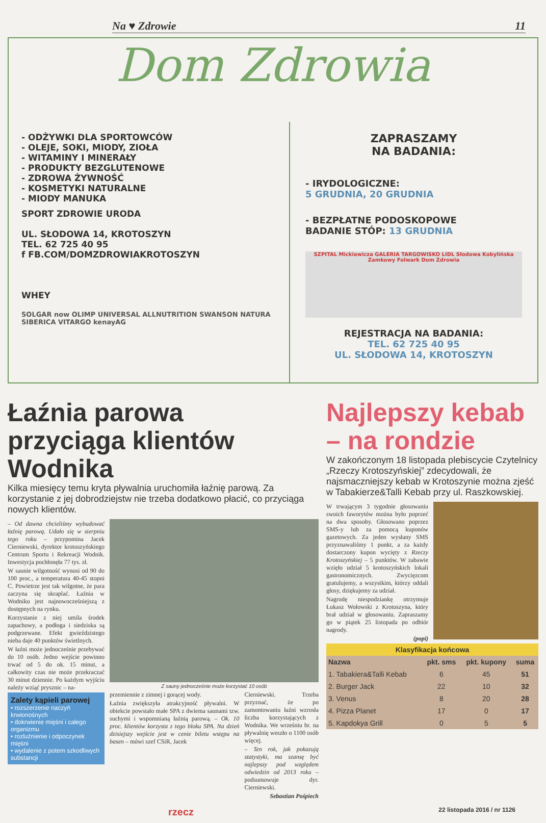Na ♥ Zdrowie 11
Dom Zdrowia
- ODŻYWKI DLA SPORTOWCÓW
- OLEJE, SOKI, MIODY, ZIOŁA
- WITAMINY I MINERAŁY
- PRODUKTY BEZGLUTENOWE
- ZDROWA ŻYWNOŚĆ
- KOSMETYKI NATURALNE
- MIODY MANUKA
SPORT ZDROWIE URODA
UL. SŁODOWA 14, KROTOSZYN
TEL. 62 725 40 95
f FB.COM/DOMZDROWIAKROTOSZYN
WHEY
SOLGAR now OLIMP UNIVERSAL ALLNUTRITION SWANSON NATURA SIBERICA VITARGO kenayAG
ZAPRASZAMY
NA BADANIA:
- IRYDOLOGICZNE:
5 GRUDNIA, 20 GRUDNIA
- BEZPŁATNE PODOSKOPOWE
BADANIE STÓP: 13 GRUDNIA
SZPITAL Mickiewicza GALERIA TARGOWISKO LIDL Słodowa Kobylińska Zamkowy Folwark Dom Zdrowia
REJESTRACJA NA BADANIA:
TEL. 62 725 40 95
UL. SŁODOWA 14, KROTOSZYN
Łaźnia parowa
przyciąga klientów Wodnika
Kilka miesięcy temu kryta pływalnia uruchomiła łaźnię parową. Za korzystanie z jej dobrodziejstw nie trzeba dodatkowo płacić, co przyciąga nowych klientów.
– Od dawna chcieliśmy wybudować łaźnię parową. Udało się w sierpniu tego roku – przypomina Jacek Cierniewski, dyrektor krotoszyńskiego Centrum Sportu i Rekreacji Wodnik. Inwestycja pochłonęła 77 tys. zł.
W saunie wilgotność wynosi od 90 do 100 proc., a temperatura 40-45 stopni C. Powietrze jest tak wilgotne, że para zaczyna się skraplać. Łaźnia w Wodniku jest najnowocześniejszą z dostępnych na rynku.
Korzystanie z niej umila środek zapachowy, a podłoga i siedziska są podgrzewane. Efekt gwieździstego nieba daje 40 punktów świetlnych.
W łaźni może jednocześnie przebywać do 10 osób. Jedno wejście powinno trwać od 5 do ok. 15 minut, a całkowity czas nie może przekraczać 30 minut dziennie. Po każdym wyjściu należy wziąć prysznic – na-
Zalety kąpieli parowej
• rozszerzenie naczyń krwionośnych
• dokrwienie mięśni i całego organizmu
• rozluźnienie i odpoczynek mięśni
• wydalenie z potem szkodliwych substancji
Z sauny jednocześnie może korzystać 10 osób
przemiennie z zimnej i gorącej wody.
Łaźnia zwiększyła atrakcyjność pływalni. W obiekcie powstało małe SPA z dwiema saunami tzw. suchymi i wspomnianą łaźnią parową. – Ok. 10 proc. klientów korzysta z tego bloku SPA. Na dzień dzisiejszy wejście jest w cenie biletu wstępu na basen – mówi szef CSiR, Jacek
Cierniewski. Trzeba przyznać, że po zamontowaniu łaźni wzrosła liczba korzystających z Wodnika. We wrześniu br. na pływalnię weszło o 1100 osób więcej.
– Ten rok, jak pokazują statystyki, ma szansę być najlepszy pod względem odwiedzin od 2013 roku – podsumowuje dyr. Cierniewski.
Sebastian Pośpiech
Najlepszy kebab
– na rondzie
W zakończonym 18 listopada plebiscycie Czytelnicy „Rzeczy Krotoszyńskiej” zdecydowali, że najsmaczniejszy kebab w Krotoszynie można zjeść w Tabakierze&Talli Kebab przy ul. Raszkowskiej.
W trwającym 3 tygodnie głosowaniu swoich faworytów można było poprzeć na dwa sposoby. Głosowano poprzez SMS-y lub za pomocą kuponów gazetowych. Za jeden wysłany SMS przyznawaliśmy 1 punkt, a za każdy dostarczony kupon wycięty z Rzeczy Krotoszyńskiej – 5 punktów. W zabawie wzięło udział 5 krotoszyńskich lokali gastronomicznych. Zwycięzcom gratulujemy, a wszystkim, którzy oddali głosy, dziękujemy za udział.
Nagrodę niespodziankę otrzymuje Łukasz Wołowski z Krotoszyna, który brał udział w głosowaniu. Zapraszamy go w piątek 25 listopada po odbiór nagrody.
(popi)
| Klasyfikacja końcowa | | | |
| --- | --- | --- | --- |
| Nazwa | pkt. sms | pkt. kupony | suma |
| 1. Tabakiera&Talli Kebab | 6 | 45 | 51 |
| 2. Burger Jack | 22 | 10 | 32 |
| 3. Venus | 8 | 20 | 28 |
| 4. Pizza Planet | 17 | 0 | 17 |
| 5. Kapdokya Grill | 0 | 5 | 5 |
rzecz 22 listopada 2016 / nr 1126